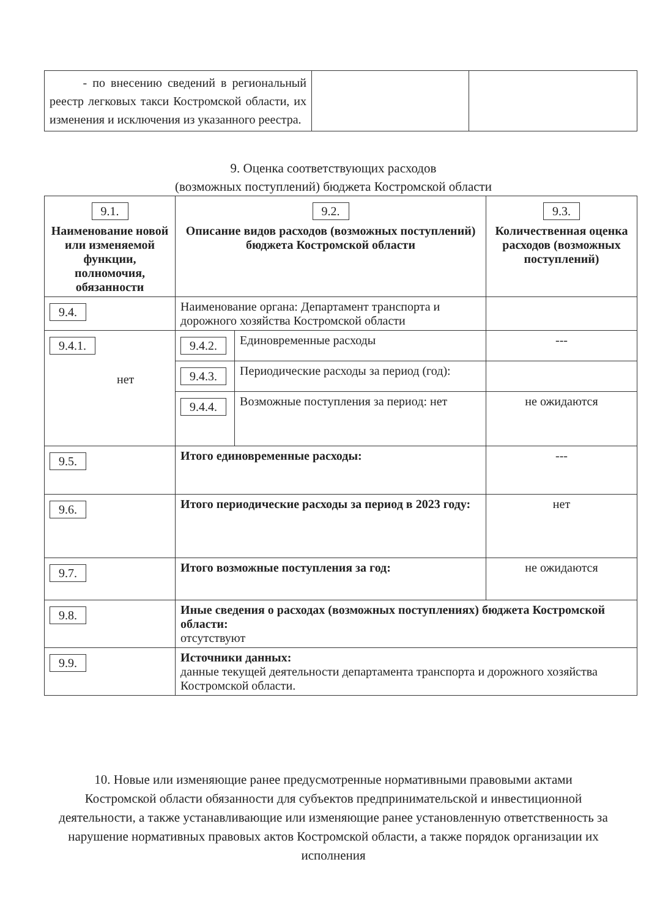| - по внесению сведений в региональный реестр легковых такси Костромской области, их изменения и исключения из указанного реестра. | | |
9. Оценка соответствующих расходов
(возможных поступлений) бюджета Костромской области
| 9.1. Наименование новой или изменяемой функции, полномочия, обязанности | | 9.2. Описание видов расходов (возможных поступлений) бюджета Костромской области | | 9.3. Количественная оценка расходов (возможных поступлений) |
| --- | --- | --- | --- | --- |
| 9.4. | Наименование органа: Департамент транспорта и дорожного хозяйства Костромской области | | | |
| 9.4.1. нет | | 9.4.2. | Единовременные расходы | --- |
| | | 9.4.3. | Периодические расходы за период (год): | |
| | | 9.4.4. | Возможные поступления за период: нет | не ожидаются |
| 9.5. | Итого единовременные расходы: | | | --- |
| 9.6. | Итого периодические расходы за период в 2023 году: | | | нет |
| 9.7. | Итого возможные поступления за год: | | | не ожидаются |
| 9.8. | Иные сведения о расходах (возможных поступлениях) бюджета Костромской области: отсутствуют | | | |
| 9.9. | Источники данных: данные текущей деятельности департамента транспорта и дорожного хозяйства Костромской области. | | | |
10. Новые или изменяющие ранее предусмотренные нормативными правовыми актами Костромской области обязанности для субъектов предпринимательской и инвестиционной деятельности, а также устанавливающие или изменяющие ранее установленную ответственность за нарушение нормативных правовых актов Костромской области, а также порядок организации их исполнения